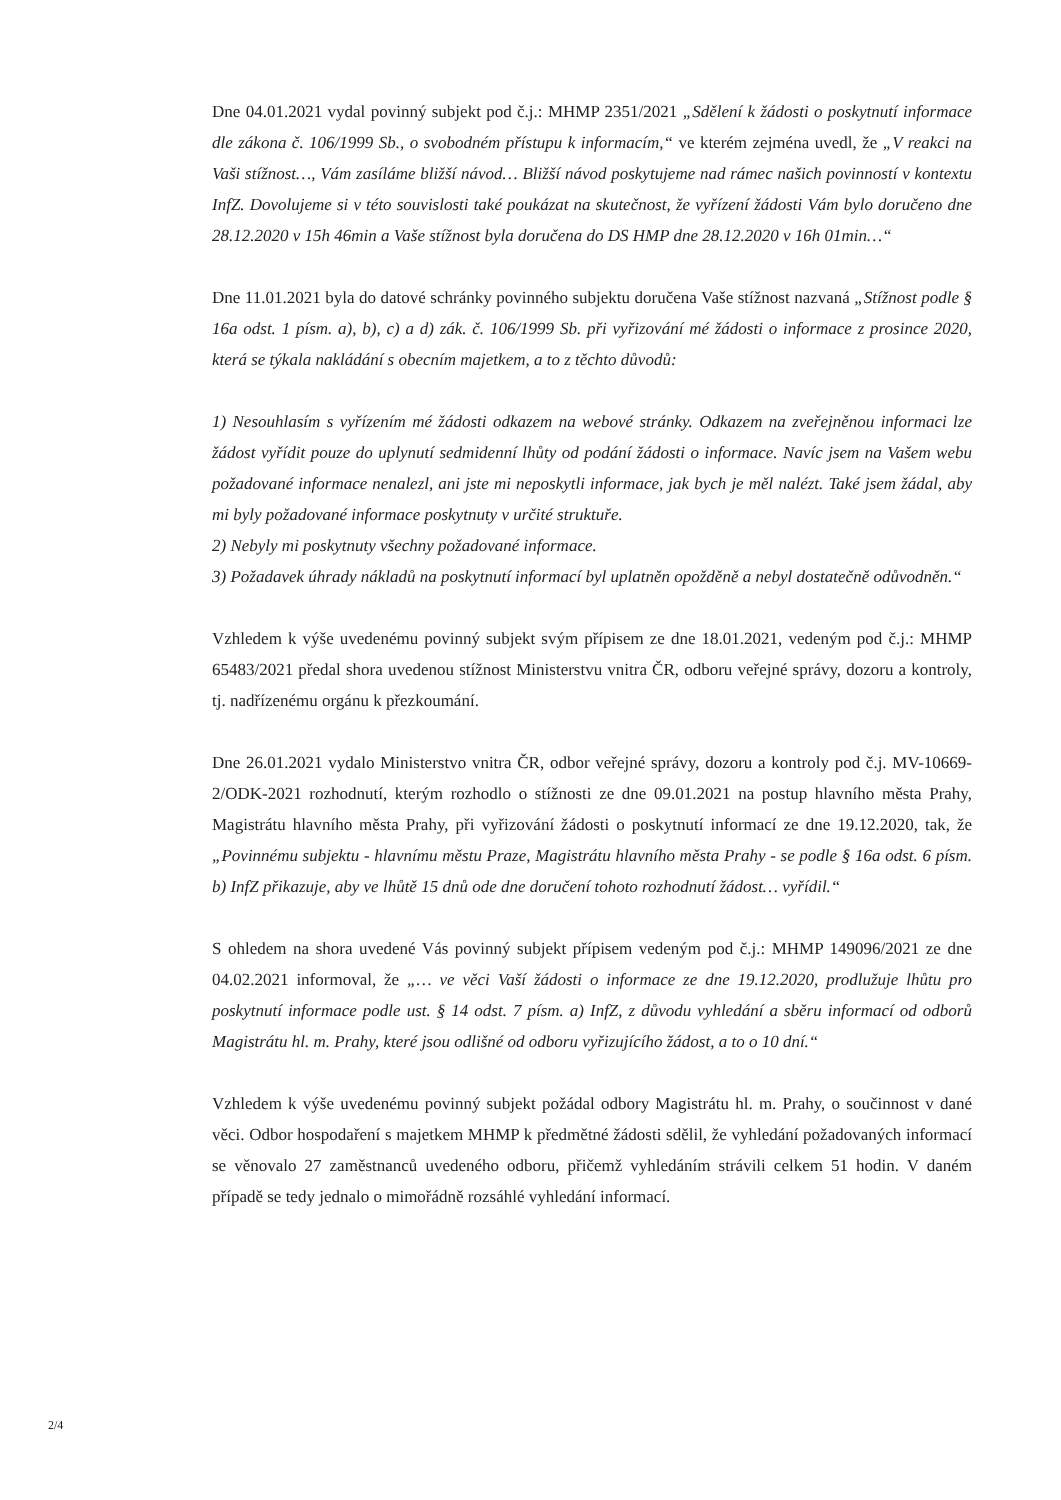Dne 04.01.2021 vydal povinný subjekt pod č.j.: MHMP 2351/2021 „Sdělení k žádosti o poskytnutí informace dle zákona č. 106/1999 Sb., o svobodném přístupu k informacím,“ ve kterém zejména uvedl, že „V reakci na Vaši stížnost…, Vám zasíláme bližší návod… Bližší návod poskytujeme nad rámec našich povinností v kontextu InfZ. Dovolujeme si v této souvislosti také poukázat na skutečnost, že vyřízení žádosti Vám bylo doručeno dne 28.12.2020 v 15h 46min a Vaše stížnost byla doručena do DS HMP dne 28.12.2020 v 16h 01min…“
Dne 11.01.2021 byla do datové schránky povinného subjektu doručena Vaše stížnost nazvaná „Stížnost podle § 16a odst. 1 písm. a), b), c) a d) zák. č. 106/1999 Sb. při vyřizování mé žádosti o informace z prosince 2020, která se týkala nakládání s obecním majetkem, a to z těchto důvodů:
1) Nesouhlasím s vyřízením mé žádosti odkazem na webové stránky. Odkazem na zveřejněnou informaci lze žádost vyřídit pouze do uplynutí sedmidenní lhůty od podání žádosti o informace. Navíc jsem na Vašem webu požadované informace nenalezl, ani jste mi neposkytli informace, jak bych je měl nalézt. Také jsem žádal, aby mi byly požadované informace poskytnuty v určité struktuře.
2) Nebyly mi poskytnuty všechny požadované informace.
3) Požadavek úhrady nákladů na poskytnutí informací byl uplatněn opožděně a nebyl dostatečně odůvodněn.“
Vzhledem k výše uvedenému povinný subjekt svým přípisem ze dne 18.01.2021, vedeným pod č.j.: MHMP 65483/2021 předal shora uvedenou stížnost Ministerstvu vnitra ČR, odboru veřejné správy, dozoru a kontroly, tj. nadřízenému orgánu k přezkoumání.
Dne 26.01.2021 vydalo Ministerstvo vnitra ČR, odbor veřejné správy, dozoru a kontroly pod č.j. MV-10669-2/ODK-2021 rozhodnutí, kterým rozhodlo o stížnosti ze dne 09.01.2021 na postup hlavního města Prahy, Magistrátu hlavního města Prahy, při vyřizování žádosti o poskytnutí informací ze dne 19.12.2020, tak, že „Povinnému subjektu - hlavnímu městu Praze, Magistrátu hlavního města Prahy - se podle § 16a odst. 6 písm. b) InfZ přikazuje, aby ve lhůtě 15 dnů ode dne doručení tohoto rozhodnutí žádost… vyřídil.“
S ohledem na shora uvedené Vás povinný subjekt přípisem vedeným pod č.j.: MHMP 149096/2021 ze dne 04.02.2021 informoval, že „… ve věci Vaší žádosti o informace ze dne 19.12.2020, prodlužuje lhůtu pro poskytnutí informace podle ust. § 14 odst. 7 písm. a) InfZ, z důvodu vyhledání a sběru informací od odborů Magistrátu hl. m. Prahy, které jsou odlišné od odboru vyřizujícího žádost, a to o 10 dní.“
Vzhledem k výše uvedenému povinný subjekt požádal odbory Magistrátu hl. m. Prahy, o součinnost v dané věci. Odbor hospodaření s majetkem MHMP k předmětné žádosti sdělil, že vyhledání požadovaných informací se věnovalo 27 zaměstnanců uvedeného odboru, přičemž vyhledáním strávili celkem 51 hodin. V daném případě se tedy jednalo o mimořádně rozsáhlé vyhledání informací.
2/4